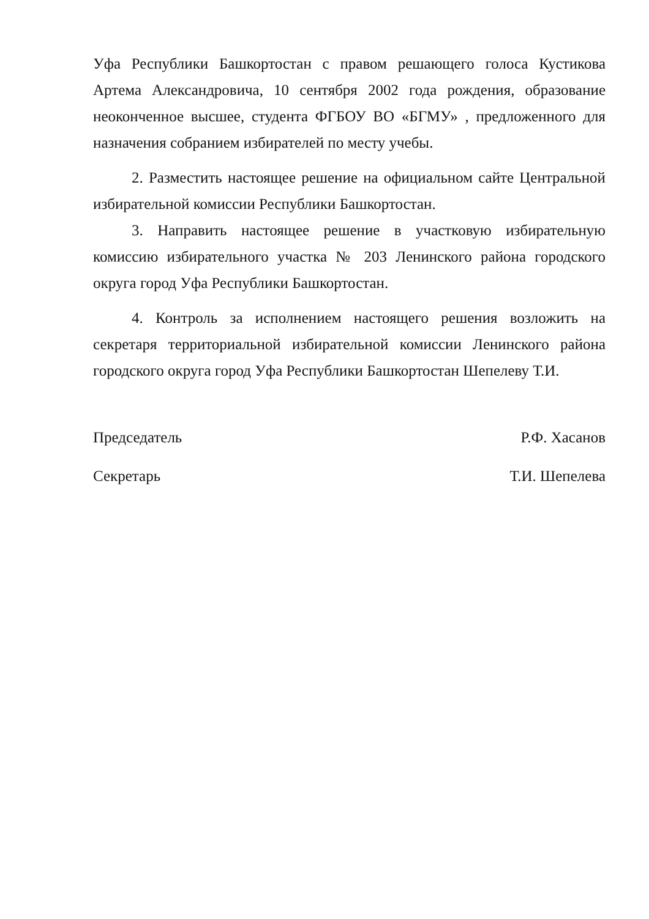Уфа Республики Башкортостан с правом решающего голоса Кустикова Артема Александровича, 10 сентября 2002 года рождения, образование неоконченное высшее, студента ФГБОУ ВО «БГМУ» , предложенного для назначения собранием избирателей по месту учебы.
2. Разместить настоящее решение на официальном сайте Центральной избирательной комиссии Республики Башкортостан.
3. Направить настоящее решение в участковую избирательную комиссию избирательного участка № 203 Ленинского района городского округа город Уфа Республики Башкортостан.
4. Контроль за исполнением настоящего решения возложить на секретаря территориальной избирательной комиссии Ленинского района городского округа город Уфа Республики Башкортостан Шепелеву Т.И.
Председатель Р.Ф. Хасанов
Секретарь Т.И. Шепелева